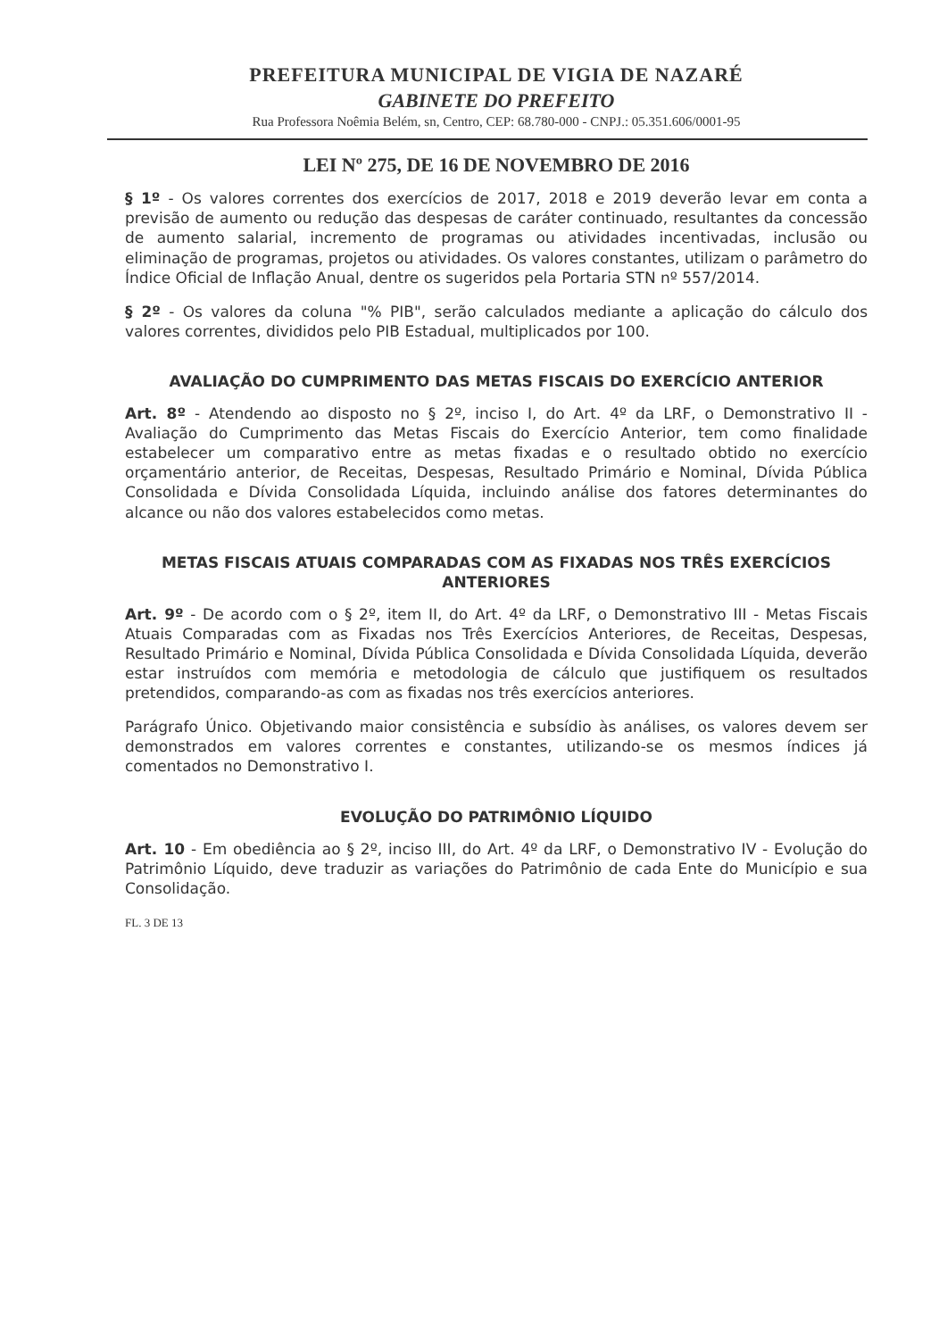PREFEITURA MUNICIPAL DE VIGIA DE NAZARÉ
GABINETE DO PREFEITO
Rua Professora Noêmia Belém, sn, Centro, CEP: 68.780-000 - CNPJ.: 05.351.606/0001-95
LEI Nº 275, DE 16 DE NOVEMBRO DE 2016
§ 1º - Os valores correntes dos exercícios de 2017, 2018 e 2019 deverão levar em conta a previsão de aumento ou redução das despesas de caráter continuado, resultantes da concessão de aumento salarial, incremento de programas ou atividades incentivadas, inclusão ou eliminação de programas, projetos ou atividades. Os valores constantes, utilizam o parâmetro do Índice Oficial de Inflação Anual, dentre os sugeridos pela Portaria STN nº 557/2014.
§ 2º - Os valores da coluna "% PIB", serão calculados mediante a aplicação do cálculo dos valores correntes, divididos pelo PIB Estadual, multiplicados por 100.
AVALIAÇÃO DO CUMPRIMENTO DAS METAS FISCAIS DO EXERCÍCIO ANTERIOR
Art. 8º - Atendendo ao disposto no § 2º, inciso I, do Art. 4º da LRF, o Demonstrativo II - Avaliação do Cumprimento das Metas Fiscais do Exercício Anterior, tem como finalidade estabelecer um comparativo entre as metas fixadas e o resultado obtido no exercício orçamentário anterior, de Receitas, Despesas, Resultado Primário e Nominal, Dívida Pública Consolidada e Dívida Consolidada Líquida, incluindo análise dos fatores determinantes do alcance ou não dos valores estabelecidos como metas.
METAS FISCAIS ATUAIS COMPARADAS COM AS FIXADAS NOS TRÊS EXERCÍCIOS ANTERIORES
Art. 9º - De acordo com o § 2º, item II, do Art. 4º da LRF, o Demonstrativo III - Metas Fiscais Atuais Comparadas com as Fixadas nos Três Exercícios Anteriores, de Receitas, Despesas, Resultado Primário e Nominal, Dívida Pública Consolidada e Dívida Consolidada Líquida, deverão estar instruídos com memória e metodologia de cálculo que justifiquem os resultados pretendidos, comparando-as com as fixadas nos três exercícios anteriores.
Parágrafo Único. Objetivando maior consistência e subsídio às análises, os valores devem ser demonstrados em valores correntes e constantes, utilizando-se os mesmos índices já comentados no Demonstrativo I.
EVOLUÇÃO DO PATRIMÔNIO LÍQUIDO
Art. 10 - Em obediência ao § 2º, inciso III, do Art. 4º da LRF, o Demonstrativo IV - Evolução do Patrimônio Líquido, deve traduzir as variações do Patrimônio de cada Ente do Município e sua Consolidação.
FL. 3 DE 13